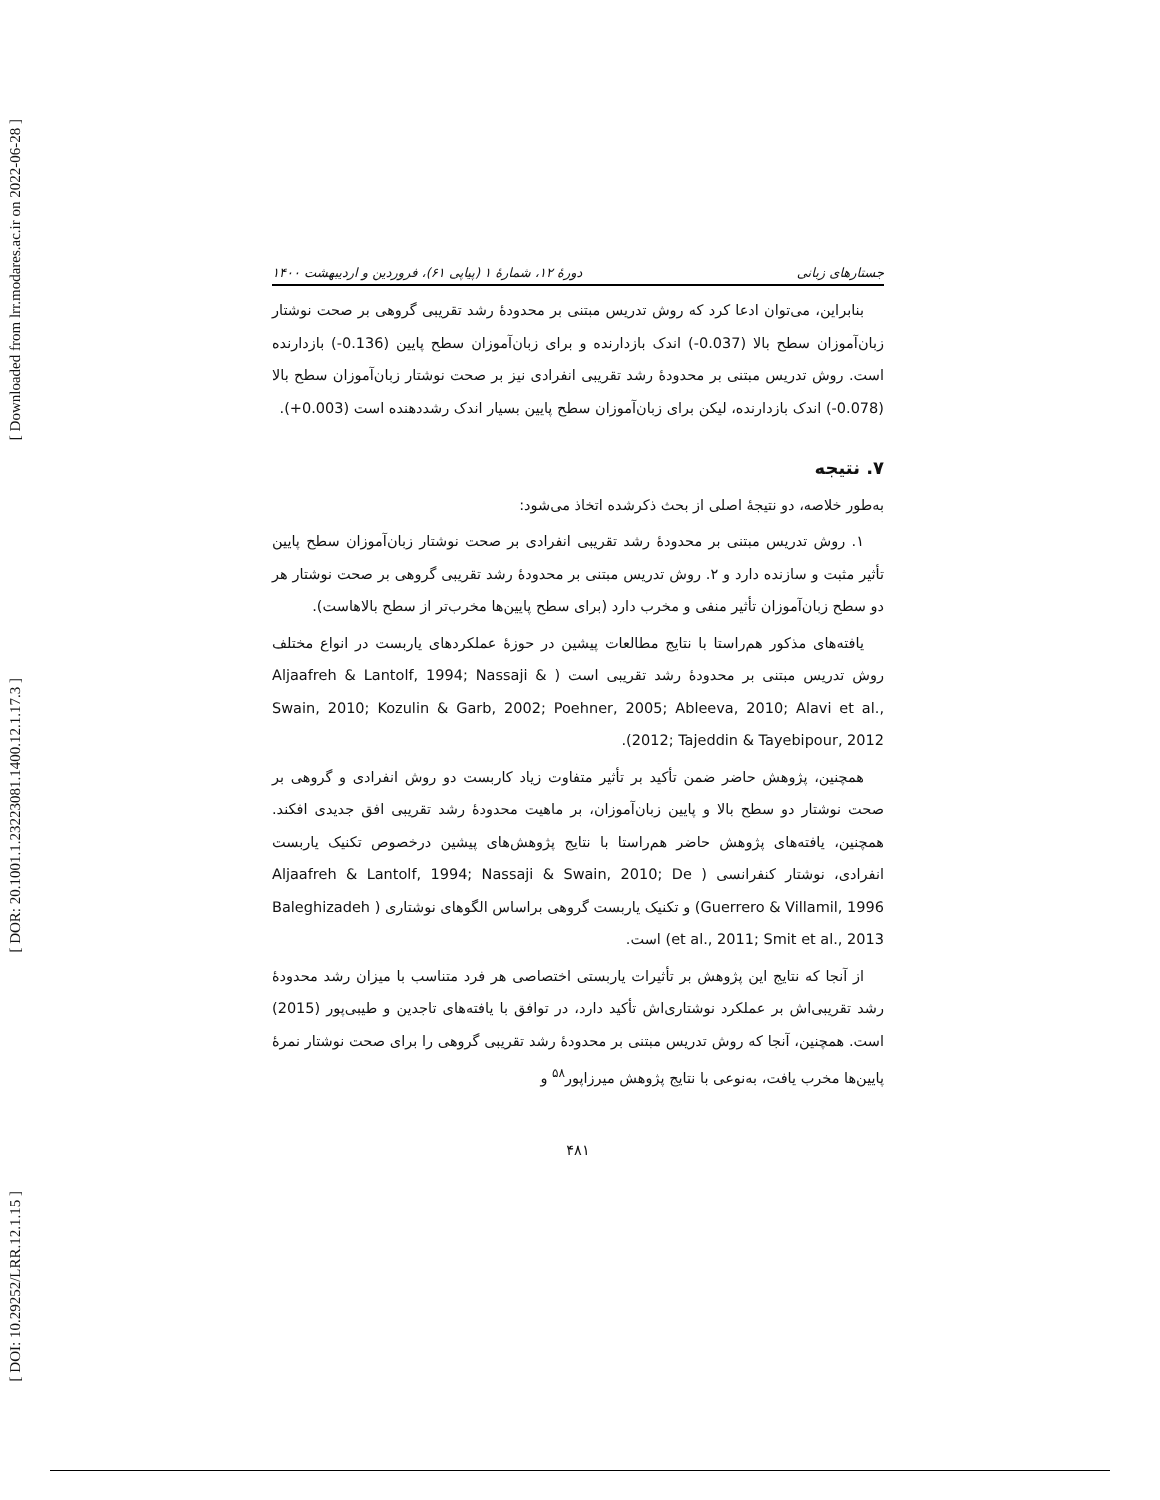[ Downloaded from lrr.modares.ac.ir on 2022-06-28 ]
[ DOR: 20.1001.1.23223081.1400.12.1.17.3 ]
[ DOI: 10.29252/LRR.12.1.15 ]
جستارهای زبانی دورهٔ ۱۲، شمارهٔ ۱ (پیاپی ۶۱)، فروردین و اردیبهشت ۱۴۰۰
بنابراین، می‌توان ادعا کرد که روش تدریس مبتنی بر محدودهٔ رشد تقریبی گروهی بر صحت نوشتار زبان‌آموزان سطح بالا (0.037-) اندک بازدارنده و برای زبان‌آموزان سطح پایین (0.136-) بازدارنده است. روش تدریس مبتنی بر محدودهٔ رشد تقریبی انفرادی نیز بر صحت نوشتار زبان‌آموزان سطح بالا (0.078-) اندک بازدارنده، لیکن برای زبان‌آموزان سطح پایین بسیار اندک رشددهنده است (0.003+).
۷. نتیجه
به‌طور خلاصه، دو نتیجهٔ اصلی از بحث ذکرشده اتخاذ می‌شود:
۱. روش تدریس مبتنی بر محدودهٔ رشد تقریبی انفرادی بر صحت نوشتار زبان‌آموزان سطح پایین تأثیر مثبت و سازنده دارد و ۲. روش تدریس مبتنی بر محدودهٔ رشد تقریبی گروهی بر صحت نوشتار هر دو سطح زبان‌آموزان تأثیر منفی و مخرب دارد (برای سطح پایین‌ها مخرب‌تر از سطح بالاهاست).
یافته‌های مذکور هم‌راستا با نتایج مطالعات پیشین در حوزهٔ عملکردهای یاربست در انواع مختلف روش تدریس مبتنی بر محدودهٔ رشد تقریبی است ( Aljaafreh & Lantolf, 1994; Nassaji & Swain, 2010; Kozulin & Garb, 2002; Poehner, 2005; Ableeva, 2010; Alavi et al., 2012; Tajeddin & Tayebipour, 2012).
همچنین، پژوهش حاضر ضمن تأکید بر تأثیر متفاوت زیاد کاربست دو روش انفرادی و گروهی بر صحت نوشتار دو سطح بالا و پایین زبان‌آموزان، بر ماهیت محدودهٔ رشد تقریبی افق جدیدی افکند. همچنین، یافته‌های پژوهش حاضر هم‌راستا با نتایج پژوهش‌های پیشین درخصوص تکنیک یاربست انفرادی، نوشتار کنفرانسی ( Aljaafreh & Lantolf, 1994; Nassaji & Swain, 2010; De Guerrero & Villamil, 1996) و تکنیک یاربست گروهی براساس الگوهای نوشتاری ( Baleghizadeh et al., 2011; Smit et al., 2013) است.
از آنجا که نتایج این پژوهش بر تأثیرات یاربستی اختصاصی هر فرد متناسب با میزان رشد محدودهٔ رشد تقریبی‌اش بر عملکرد نوشتاری‌اش تأکید دارد، در توافق با یافته‌های تاجدین و طیبی‌پور (2015) است. همچنین، آنجا که روش تدریس مبتنی بر محدودهٔ رشد تقریبی گروهی را برای صحت نوشتار نمرهٔ پایین‌ها مخرب یافت، به‌نوعی با نتایج پژوهش میرزاپور<sup>۵۸</sup> و
۴۸۱